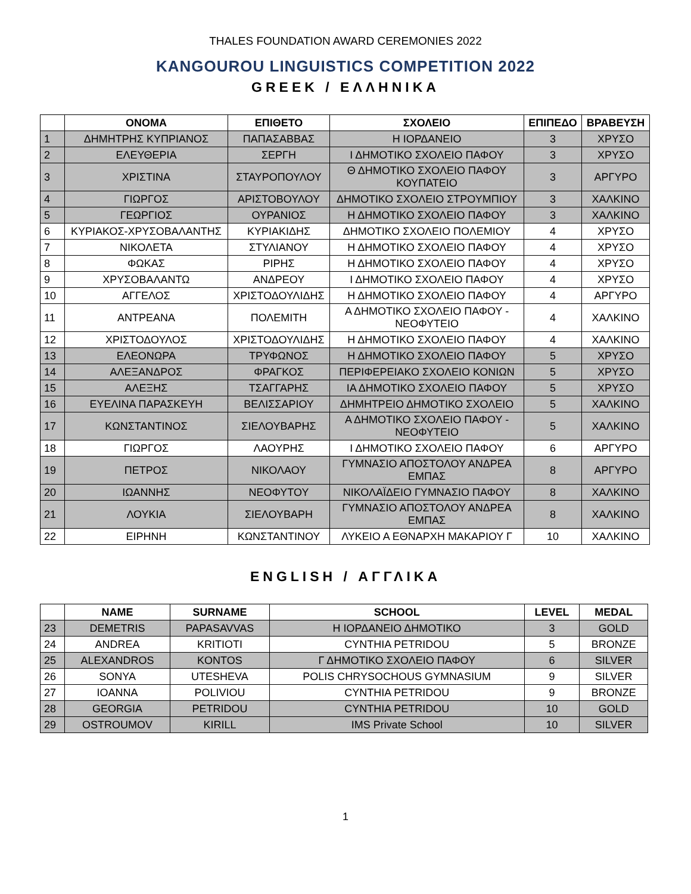THALES FOUNDATION AWARD CEREMONIES 2022
KANGOUROU LINGUISTICS COMPETITION 2022
GREEK / ΕΛΛΗΝΙΚΑ
| | ΟΝΟΜΑ | ΕΠΙΘΕΤΟ | ΣΧΟΛΕΙΟ | ΕΠΙΠΕΔΟ | ΒΡΑΒΕΥΣΗ |
| --- | --- | --- | --- | --- | --- |
| 1 | ΔΗΜΗΤΡΗΣ ΚΥΠΡΙΑΝΟΣ | ΠΑΠΑΣΑΒΒΑΣ | Η ΙΟΡΔΑΝΕΙΟ | 3 | ΧΡΥΣΟ |
| 2 | ΕΛΕΥΘΕΡΙΑ | ΣΕΡΓΗ | Ι ΔΗΜΟΤΙΚΟ ΣΧΟΛΕΙΟ ΠΑΦΟΥ | 3 | ΧΡΥΣΟ |
| 3 | ΧΡΙΣΤΙΝΑ | ΣΤΑΥΡΟΠΟΥΛΟΥ | Θ ΔΗΜΟΤΙΚΟ ΣΧΟΛΕΙΟ ΠΑΦΟΥ ΚΟΥΠΑΤΕΙΟ | 3 | ΑΡΓΥΡΟ |
| 4 | ΓΙΩΡΓΟΣ | ΑΡΙΣΤΟΒΟΥΛΟΥ | ΔΗΜΟΤΙΚΟ ΣΧΟΛΕΙΟ ΣΤΡΟΥΜΠΙΟΥ | 3 | ΧΑΛΚΙΝΟ |
| 5 | ΓΕΩΡΓΙΟΣ | ΟΥΡΑΝΙΟΣ | Η ΔΗΜΟΤΙΚΟ ΣΧΟΛΕΙΟ ΠΑΦΟΥ | 3 | ΧΑΛΚΙΝΟ |
| 6 | ΚΥΡΙΑΚΟΣ-ΧΡΥΣΟΒΑΛΑΝΤΗΣ | ΚΥΡΙΑΚΙΔΗΣ | ΔΗΜΟΤΙΚΟ ΣΧΟΛΕΙΟ ΠΟΛΕΜΙΟΥ | 4 | ΧΡΥΣΟ |
| 7 | ΝΙΚΟΛΕΤΑ | ΣΤΥΛΙΑΝΟΥ | Η ΔΗΜΟΤΙΚΟ ΣΧΟΛΕΙΟ ΠΑΦΟΥ | 4 | ΧΡΥΣΟ |
| 8 | ΦΩΚΑΣ | ΡΙΡΗΣ | Η ΔΗΜΟΤΙΚΟ ΣΧΟΛΕΙΟ ΠΑΦΟΥ | 4 | ΧΡΥΣΟ |
| 9 | ΧΡΥΣΟΒΑΛΑΝΤΩ | ΑΝΔΡΕΟΥ | Ι ΔΗΜΟΤΙΚΟ ΣΧΟΛΕΙΟ ΠΑΦΟΥ | 4 | ΧΡΥΣΟ |
| 10 | ΑΓΓΕΛΟΣ | ΧΡΙΣΤΟΔΟΥΛΙΔΗΣ | Η ΔΗΜΟΤΙΚΟ ΣΧΟΛΕΙΟ ΠΑΦΟΥ | 4 | ΑΡΓΥΡΟ |
| 11 | ΑΝΤΡΕΑΝΑ | ΠΟΛΕΜΙΤΗ | Α ΔΗΜΟΤΙΚΟ ΣΧΟΛΕΙΟ ΠΑΦΟΥ - ΝΕΟΦΥΤΕΙΟ | 4 | ΧΑΛΚΙΝΟ |
| 12 | ΧΡΙΣΤΟΔΟΥΛΟΣ | ΧΡΙΣΤΟΔΟΥΛΙΔΗΣ | Η ΔΗΜΟΤΙΚΟ ΣΧΟΛΕΙΟ ΠΑΦΟΥ | 4 | ΧΑΛΚΙΝΟ |
| 13 | ΕΛΕΟΝΩΡΑ | ΤΡΥΦΩΝΟΣ | Η ΔΗΜΟΤΙΚΟ ΣΧΟΛΕΙΟ ΠΑΦΟΥ | 5 | ΧΡΥΣΟ |
| 14 | ΑΛΕΞΑΝΔΡΟΣ | ΦΡΑΓΚΟΣ | ΠΕΡΙΦΕΡΕΙΑΚΟ ΣΧΟΛΕΙΟ ΚΟΝΙΩΝ | 5 | ΧΡΥΣΟ |
| 15 | ΑΛΕΞΗΣ | ΤΣΑΓΓΑΡΗΣ | ΙΑ ΔΗΜΟΤΙΚΟ ΣΧΟΛΕΙΟ ΠΑΦΟΥ | 5 | ΧΡΥΣΟ |
| 16 | ΕΥΕΛΙΝΑ ΠΑΡΑΣΚΕΥΗ | ΒΕΛΙΣΣΑΡΙΟΥ | ΔΗΜΗΤΡΕΙΟ ΔΗΜΟΤΙΚΟ ΣΧΟΛΕΙΟ | 5 | ΧΑΛΚΙΝΟ |
| 17 | ΚΩΝΣΤΑΝΤΙΝΟΣ | ΣΙΕΛΟΥΒΑΡΗΣ | Α ΔΗΜΟΤΙΚΟ ΣΧΟΛΕΙΟ ΠΑΦΟΥ - ΝΕΟΦΥΤΕΙΟ | 5 | ΧΑΛΚΙΝΟ |
| 18 | ΓΙΩΡΓΟΣ | ΛΑΟΥΡΗΣ | Ι ΔΗΜΟΤΙΚΟ ΣΧΟΛΕΙΟ ΠΑΦΟΥ | 6 | ΑΡΓΥΡΟ |
| 19 | ΠΕΤΡΟΣ | ΝΙΚΟΛΑΟΥ | ΓΥΜΝΑΣΙΟ ΑΠΟΣΤΟΛΟΥ ΑΝΔΡΕΑ ΕΜΠΑΣ | 8 | ΑΡΓΥΡΟ |
| 20 | ΙΩΑΝΝΗΣ | ΝΕΟΦΥΤΟΥ | ΝΙΚΟΛΑΪΔΕΙΟ ΓΥΜΝΑΣΙΟ ΠΑΦΟΥ | 8 | ΧΑΛΚΙΝΟ |
| 21 | ΛΟΥΚΙΑ | ΣΙΕΛΟΥΒΑΡΗ | ΓΥΜΝΑΣΙΟ ΑΠΟΣΤΟΛΟΥ ΑΝΔΡΕΑ ΕΜΠΑΣ | 8 | ΧΑΛΚΙΝΟ |
| 22 | ΕΙΡΗΝΗ | ΚΩΝΣΤΑΝΤΙΝΟΥ | ΛΥΚΕΙΟ Α ΕΘΝΑΡΧΗ ΜΑΚΑΡΙΟΥ Γ | 10 | ΧΑΛΚΙΝΟ |
ENGLISH / ΑΓΓΛΙΚΑ
| | NAME | SURNAME | SCHOOL | LEVEL | MEDAL |
| --- | --- | --- | --- | --- | --- |
| 23 | DEMETRIS | PAPASAVVAS | Η ΙΟΡΔΑΝΕΙΟ ΔΗΜΟΤΙΚΟ | 3 | GOLD |
| 24 | ANDREA | KRITIOTI | CYNTHIA PETRIDOU | 5 | BRONZE |
| 25 | ALEXANDROS | KONTOS | Γ ΔΗΜΟΤΙΚΟ ΣΧΟΛΕΙΟ ΠΑΦΟΥ | 6 | SILVER |
| 26 | SONYA | UTESHEVA | POLIS CHRYSOCHOUS GYMNASIUM | 9 | SILVER |
| 27 | IOANNA | POLIVIOU | CYNTHIA PETRIDOU | 9 | BRONZE |
| 28 | GEORGIA | PETRIDOU | CYNTHIA PETRIDOU | 10 | GOLD |
| 29 | OSTROUMOV | KIRILL | IMS Private School | 10 | SILVER |
1